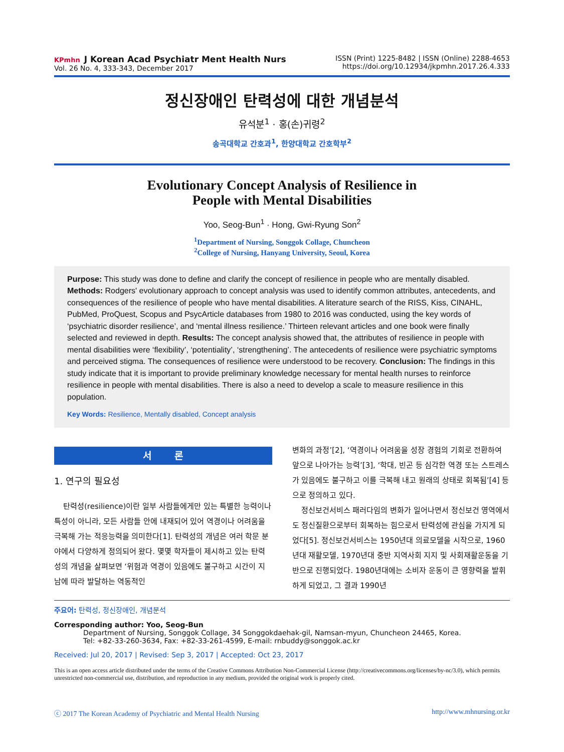KPmhn J Korean Acad Psychiatr Ment Health Nurs
Vol. 26 No. 4, 333-343, December 2017
ISSN (Print) 1225-8482 | ISSN (Online) 2288-4653
https://doi.org/10.12934/jkpmhn.2017.26.4.333
정신장애인 탄력성에 대한 개념분석
유석분<sup>1</sup> · 홍(손)귀령<sup>2</sup>
송곡대학교 간호과<sup>1</sup>, 한양대학교 간호학부<sup>2</sup>
Evolutionary Concept Analysis of Resilience in
People with Mental Disabilities
Yoo, Seog-Bun<sup>1</sup> · Hong, Gwi-Ryung Son<sup>2</sup>
<sup>1</sup> Department of Nursing, Songgok Collage, Chuncheon
<sup>2</sup> College of Nursing, Hanyang University, Seoul, Korea
Purpose: This study was done to define and clarify the concept of resilience in people who are mentally disabled. Methods: Rodgers' evolutionary approach to concept analysis was used to identify common attributes, antecedents, and consequences of the resilience of people who have mental disabilities. A literature search of the RISS, Kiss, CINAHL, PubMed, ProQuest, Scopus and PsycArticle databases from 1980 to 2016 was conducted, using the key words of ‘psychiatric disorder resilience’, and ‘mental illness resilience.’ Thirteen relevant articles and one book were finally selected and reviewed in depth. Results: The concept analysis showed that, the attributes of resilience in people with mental disabilities were ‘flexibility’, ‘potentiality’, ‘strengthening’. The antecedents of resilience were psychiatric symptoms and perceived stigma. The consequences of resilience were understood to be recovery. Conclusion: The findings in this study indicate that it is important to provide preliminary knowledge necessary for mental health nurses to reinforce resilience in people with mental disabilities. There is also a need to develop a scale to measure resilience in this population.
Key Words: Resilience, Mentally disabled, Concept analysis
서 론
1. 연구의 필요성
탄력성(resilience)이란 일부 사람들에게만 있는 특별한 능력이나 특성이 아니라, 모든 사람들 안에 내재되어 있어 역경이나 어려움을 극복해 가는 적응능력을 의미한다[1]. 탄력성의 개념은 여러 학문 분야에서 다양하게 정의되어 왔다. 몇몇 학자들이 제시하고 있는 탄력성의 개념을 살펴보면 ‘위험과 역경이 있음에도 불구하고 시간이 지남에 따라 발달하는 역동적인
변화의 과정’[2], ‘역경이나 어려움을 성장 경험의 기회로 전환하여 앞으로 나아가는 능력’[3], ‘학대, 빈곤 등 심각한 역경 또는 스트레스가 있음에도 불구하고 이를 극복해 내고 원래의 상태로 회복됨’[4] 등으로 정의하고 있다.
정신보건서비스 패러다임의 변화가 일어나면서 정신보건 영역에서도 정신질환으로부터 회복하는 힘으로서 탄력성에 관심을 가지게 되었다[5]. 정신보건서비스는 1950년대 의료모델을 시작으로, 1960년대 재활모델, 1970년대 중반 지역사회 지지 및 사회재활운동을 기반으로 진행되었다. 1980년대에는 소비자 운동이 큰 영향력을 발휘하게 되었고, 그 결과 1990년
주요어: 탄력성, 정신장애인, 개념분석
Corresponding author: Yoo, Seog-Bun
Department of Nursing, Songgok Collage, 34 Songgokdaehak-gil, Namsan-myun, Chuncheon 24465, Korea.
Tel: +82-33-260-3634, Fax: +82-33-261-4599, E-mail: rnbuddy@songgok.ac.kr
Received: Jul 20, 2017 | Revised: Sep 3, 2017 | Accepted: Oct 23, 2017
This is an open access article distributed under the terms of the Creative Commons Attribution Non-Commercial License (http://creativecommons.org/licenses/by-nc/3.0), which permits unrestricted non-commercial use, distribution, and reproduction in any medium, provided the original work is properly cited.
ⓒ 2017 The Korean Academy of Psychiatric and Mental Health Nursing http://www.mhnursing.or.kr